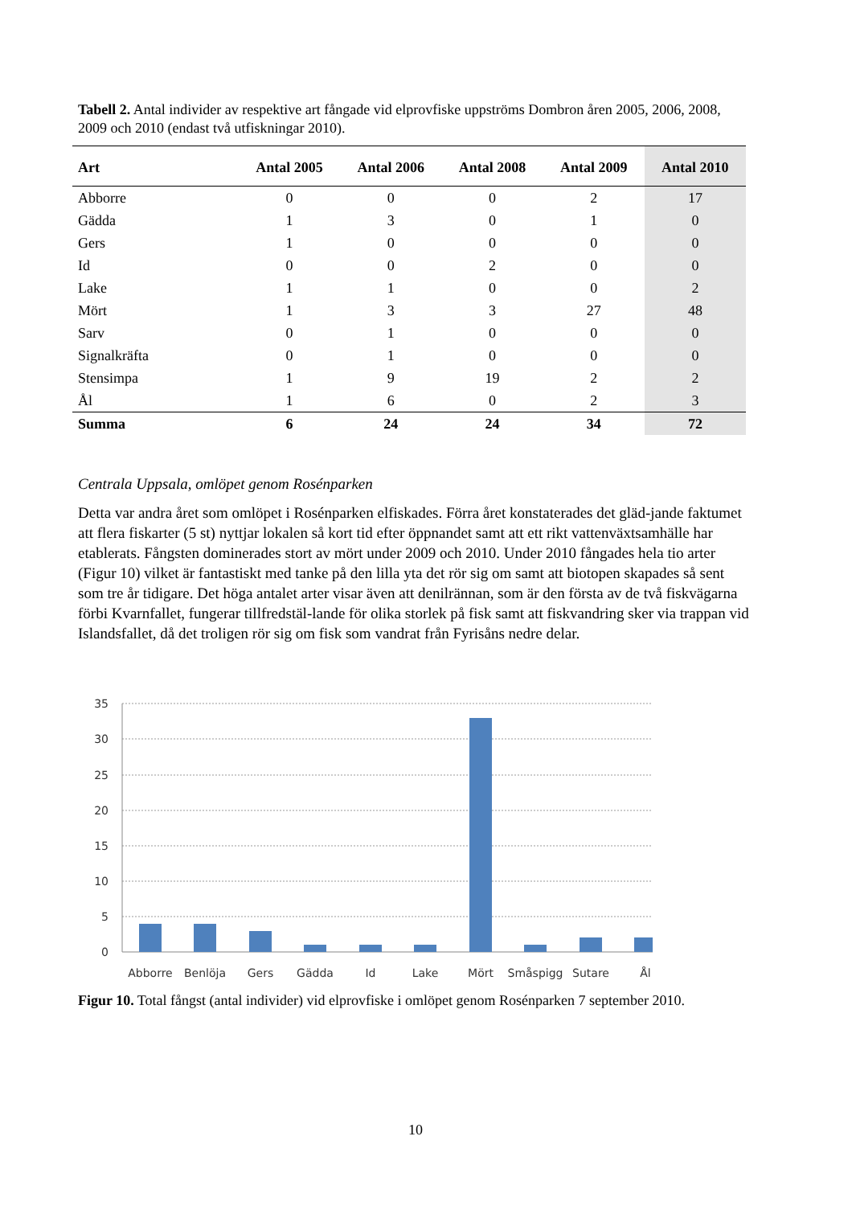Tabell 2. Antal individer av respektive art fångade vid elprovfiske uppströms Dombron åren 2005, 2006, 2008, 2009 och 2010 (endast två utfiskningar 2010).
| Art | Antal 2005 | Antal 2006 | Antal 2008 | Antal 2009 | Antal 2010 |
| --- | --- | --- | --- | --- | --- |
| Abborre | 0 | 0 | 0 | 2 | 17 |
| Gädda | 1 | 3 | 0 | 1 | 0 |
| Gers | 1 | 0 | 0 | 0 | 0 |
| Id | 0 | 0 | 2 | 0 | 0 |
| Lake | 1 | 1 | 0 | 0 | 2 |
| Mört | 1 | 3 | 3 | 27 | 48 |
| Sarv | 0 | 1 | 0 | 0 | 0 |
| Signalkräfta | 0 | 1 | 0 | 0 | 0 |
| Stensimpa | 1 | 9 | 19 | 2 | 2 |
| Ål | 1 | 6 | 0 | 2 | 3 |
| Summa | 6 | 24 | 24 | 34 | 72 |
Centrala Uppsala, omlöpet genom Rosénparken
Detta var andra året som omlöpet i Rosénparken elfiskades. Förra året konstaterades det gläd-jande faktumet att flera fiskarter (5 st) nyttjar lokalen så kort tid efter öppnandet samt att ett rikt vattenväxtsamhälle har etablerats. Fångsten dominerades stort av mört under 2009 och 2010. Under 2010 fångades hela tio arter (Figur 10) vilket är fantastiskt med tanke på den lilla yta det rör sig om samt att biotopen skapades så sent som tre år tidigare. Det höga antalet arter visar även att denilrännan, som är den första av de två fiskvägarna förbi Kvarnfallet, fungerar tillfredstäl-lande för olika storlek på fisk samt att fiskvandring sker via trappan vid Islandsfallet, då det troligen rör sig om fisk som vandrat från Fyrisåns nedre delar.
35
30
25
20
15
10
5
0
Abborre
Benlöja
Gers
Gädda
Id
Lake
Mört
Småspigg
Sutare
Ål
Figur 10. Total fångst (antal individer) vid elprovfiske i omlöpet genom Rosénparken 7 september 2010.
10